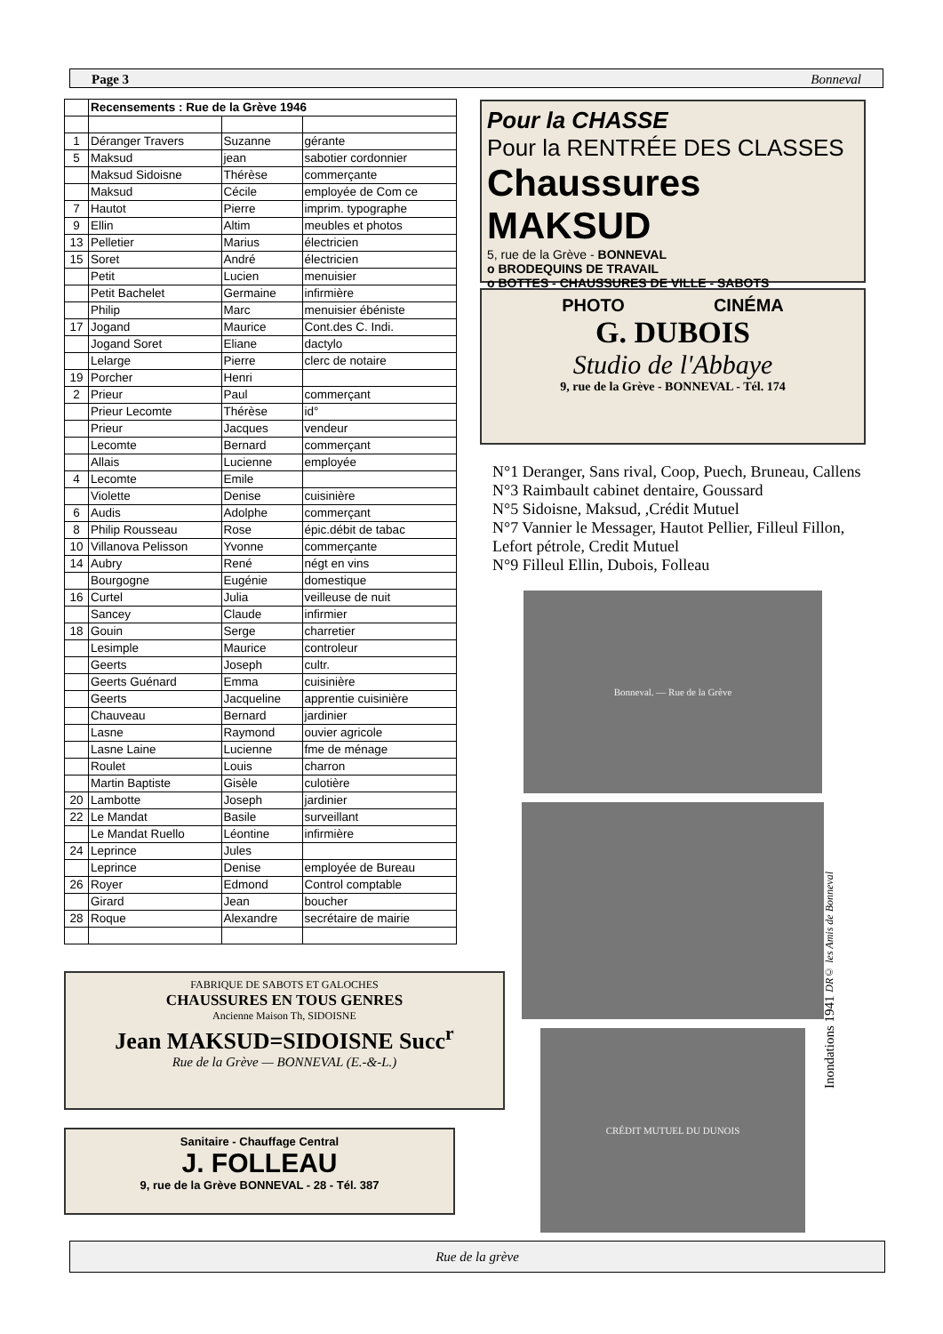Page 3 Bonneval
| | Recensements : Rue de la Grève 1946 | | |
| 1 | Déranger Travers | Suzanne | gérante |
| 5 | Maksud | jean | sabotier cordonnier |
| | Maksud Sidoisne | Thérèse | commerçante |
| | Maksud | Cécile | employée de Com ce |
| 7 | Hautot | Pierre | imprim. typographe |
| 9 | Ellin | Altim | meubles et photos |
| 13 | Pelletier | Marius | électricien |
| 15 | Soret | André | électricien |
| | Petit | Lucien | menuisier |
| | Petit Bachelet | Germaine | infirmière |
| | Philip | Marc | menuisier ébéniste |
| 17 | Jogand | Maurice | Cont.des C. Indi. |
| | Jogand Soret | Eliane | dactylo |
| | Lelarge | Pierre | clerc de notaire |
| 19 | Porcher | Henri | |
| 2 | Prieur | Paul | commerçant |
| | Prieur Lecomte | Thérèse | id° |
| | Prieur | Jacques | vendeur |
| | Lecomte | Bernard | commerçant |
| | Allais | Lucienne | employée |
| 4 | Lecomte | Emile | |
| | Violette | Denise | cuisinière |
| 6 | Audis | Adolphe | commerçant |
| 8 | Philip Rousseau | Rose | épic.débit de tabac |
| 10 | Villanova Pelisson | Yvonne | commerçante |
| 14 | Aubry | René | négt en vins |
| | Bourgogne | Eugénie | domestique |
| 16 | Curtel | Julia | veilleuse de nuit |
| | Sancey | Claude | infirmier |
| 18 | Gouin | Serge | charretier |
| | Lesimple | Maurice | controleur |
| | Geerts | Joseph | cultr. |
| | Geerts Guénard | Emma | cuisinière |
| | Geerts | Jacqueline | apprentie cuisinière |
| | Chauveau | Bernard | jardinier |
| | Lasne | Raymond | ouvier agricole |
| | Lasne Laine | Lucienne | fme de ménage |
| | Roulet | Louis | charron |
| | Martin Baptiste | Gisèle | culotière |
| 20 | Lambotte | Joseph | jardinier |
| 22 | Le Mandat | Basile | surveillant |
| | Le Mandat Ruello | Léontine | infirmière |
| 24 | Leprince | Jules | |
| | Leprince | Denise | employée de Bureau |
| 26 | Royer | Edmond | Control comptable |
| | Girard | Jean | boucher |
| 28 | Roque | Alexandre | secrétaire de mairie |
FABRIQUE DE SABOTS ET GALOCHES
CHAUSSURES EN TOUS GENRES
Ancienne Maison Th, SIDOISNE
Jean MAKSUD=SIDOISNE Succ<sup>r</sup>
Rue de la Grève — BONNEVAL (E.-&-L.)
Sanitaire - Chauffage Central
J. FOLLEAU
9, rue de la Grève BONNEVAL - 28 - Tél. 387
Pour la CHASSE
Pour la RENTRÉE DES CLASSES
Chaussures MAKSUD
5, rue de la Grève - BONNEVAL
o BRODEQUINS DE TRAVAIL
o BOTTES - CHAUSSURES DE VILLE - SABOTS
PHOTO CINÉMA
G. DUBOIS
Studio de l'Abbaye
9, rue de la Grève - BONNEVAL - Tél. 174
N°1 Deranger, Sans rival, Coop, Puech, Bruneau, Callens
N°3 Raimbault cabinet dentaire, Goussard
N°5 Sidoisne, Maksud, ,Crédit Mutuel
N°7 Vannier le Messager, Hautot Pellier, Filleul Fillon, Lefort pétrole, Credit Mutuel
N°9 Filleul Ellin, Dubois, Folleau
Bonneval. — Rue de la Grève
CRÉDIT MUTUEL DU DUNOIS
Inondations 1941 DR© les Amis de Bonneval
Rue de la grève